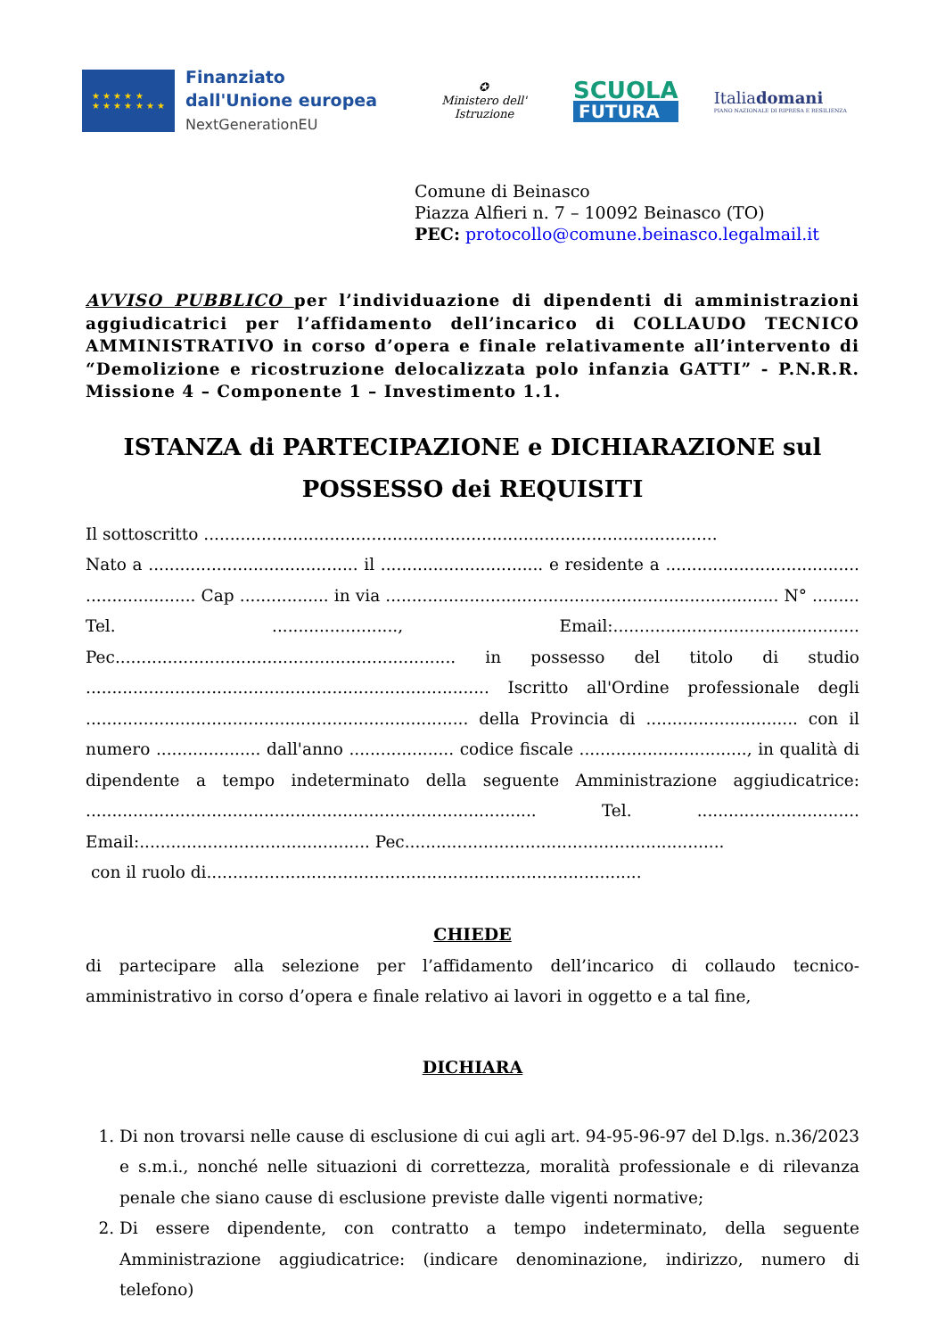★ ★ ★ ★ ★
★ ★ ★ ★ ★ ★ ★
Finanziato
dall'Unione europea
NextGenerationEU
✪
Ministero dell' Istruzione
SCUOLA
FUTURA
Italiadomani
PIANO NAZIONALE DI RIPRESA E RESILIENZA
Comune di Beinasco
Piazza Alfieri n. 7 – 10092 Beinasco (TO)
PEC: protocollo@comune.beinasco.legalmail.it
AVVISO PUBBLICO per l’individuazione di dipendenti di amministrazioni aggiudicatrici per l’affidamento dell’incarico di COLLAUDO TECNICO AMMINISTRATIVO in corso d’opera e finale relativamente all’intervento di “Demolizione e ricostruzione delocalizzata polo infanzia GATTI” - P.N.R.R. Missione 4 – Componente 1 – Investimento 1.1.
ISTANZA di PARTECIPAZIONE e DICHIARAZIONE sul POSSESSO dei REQUISITI
Il sottoscritto ..................................................................................................
Nato a ........................................ il ............................... e residente a ..................................... ..................... Cap ................. in via ........................................................................... N° ......... Tel. ........................, Email:............................................... Pec................................................................. in possesso del titolo di studio ............................................................................. Iscritto all'Ordine professionale degli ......................................................................... della Provincia di ............................. con il numero .................... dall'anno .................... codice fiscale ................................, in qualità di dipendente a tempo indeterminato della seguente Amministrazione aggiudicatrice: ...................................................................................... Tel. ............................... Email:............................................ Pec.............................................................
con il ruolo di...................................................................................
CHIEDE
di partecipare alla selezione per l’affidamento dell’incarico di collaudo tecnico-amministrativo in corso d’opera e finale relativo ai lavori in oggetto e a tal fine,
DICHIARA
1. Di non trovarsi nelle cause di esclusione di cui agli art. 94-95-96-97 del D.lgs. n.36/2023 e s.m.i., nonché nelle situazioni di correttezza, moralità professionale e di rilevanza penale che siano cause di esclusione previste dalle vigenti normative;
2. Di essere dipendente, con contratto a tempo indeterminato, della seguente Amministrazione aggiudicatrice: (indicare denominazione, indirizzo, numero di telefono)